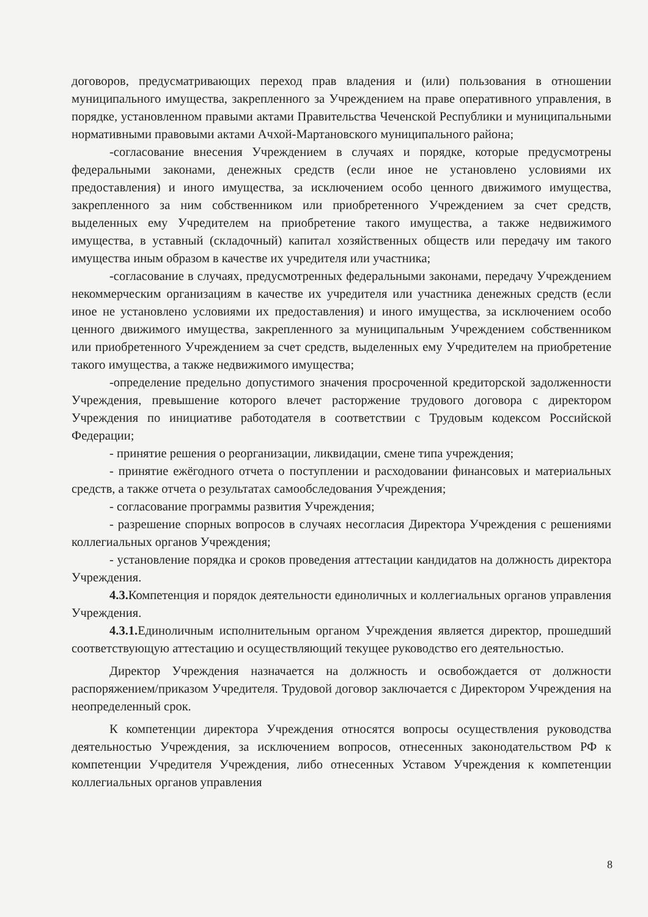договоров, предусматривающих переход прав владения и (или) пользования в отношении муниципального имущества, закрепленного за Учреждением на праве оперативного управления, в порядке, установленном правыми актами Правительства Чеченской Республики и муниципальными нормативными правовыми актами Ачхой-Мартановского муниципального района;
-согласование внесения Учреждением в случаях и порядке, которые предусмотрены федеральными законами, денежных средств (если иное не установлено условиями их предоставления) и иного имущества, за исключением особо ценного движимого имущества, закрепленного за ним собственником или приобретенного Учреждением за счет средств, выделенных ему Учредителем на приобретение такого имущества, а также недвижимого имущества, в уставный (складочный) капитал хозяйственных обществ или передачу им такого имущества иным образом в качестве их учредителя или участника;
-согласование в случаях, предусмотренных федеральными законами, передачу Учреждением некоммерческим организациям в качестве их учредителя или участника денежных средств (если иное не установлено условиями их предоставления) и иного имущества, за исключением особо ценного движимого имущества, закрепленного за муниципальным Учреждением собственником или приобретенного Учреждением за счет средств, выделенных ему Учредителем на приобретение такого имущества, а также недвижимого имущества;
-определение предельно допустимого значения просроченной кредиторской задолженности Учреждения, превышение которого влечет расторжение трудового договора с директором Учреждения по инициативе работодателя в соответствии с Трудовым кодексом Российской Федерации;
- принятие решения о реорганизации, ликвидации, смене типа учреждения;
- принятие ежёгодного отчета о поступлении и расходовании финансовых и материальных средств, а также отчета о результатах самообследования Учреждения;
- согласование программы развития Учреждения;
- разрешение спорных вопросов в случаях несогласия Директора Учреждения с решениями коллегиальных органов Учреждения;
- установление порядка и сроков проведения аттестации кандидатов на должность директора Учреждения.
4.3. Компетенция и порядок деятельности единоличных и коллегиальных органов управления Учреждения.
4.3.1. Единоличным исполнительным органом Учреждения является директор, прошедший соответствующую аттестацию и осуществляющий текущее руководство его деятельностью.
Директор Учреждения назначается на должность и освобождается от должности распоряжением/приказом Учредителя. Трудовой договор заключается с Директором Учреждения на неопределенный срок.
К компетенции директора Учреждения относятся вопросы осуществления руководства деятельностью Учреждения, за исключением вопросов, отнесенных законодательством РФ к компетенции Учредителя Учреждения, либо отнесенных Уставом Учреждения к компетенции коллегиальных органов управления
8